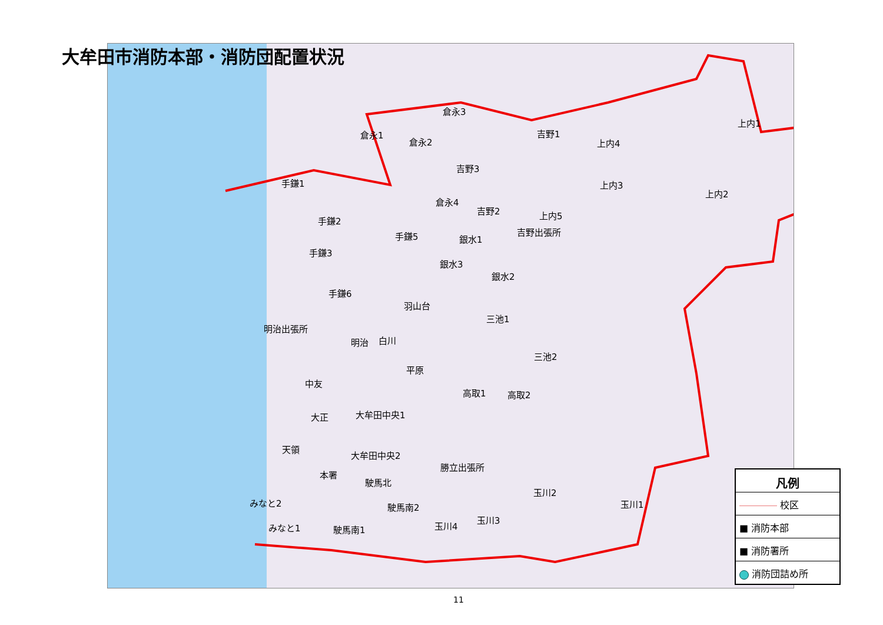大牟田市消防本部・消防団配置状況
倉永1
倉永2
倉永3
倉永4
吉野1
吉野2
吉野3
吉野出張所
上内1
上内2
上内3
上内4
上内5
手鎌1
手鎌2
手鎌3
手鎌5
手鎌6
銀水1
銀水2
銀水3
羽山台
三池1
三池2
明治出張所
明治 白川
平原
高取1 高取2
中友
大正 大牟田中央1
大牟田中央2
天領
本署
勝立出張所
駛馬北
駛馬南2
駛馬南1
みなと2
みなと1
玉川2
玉川1
玉川3
玉川4
凡例
―――― 校区
■ 消防本部
■ 消防署所
消防団詰め所
11